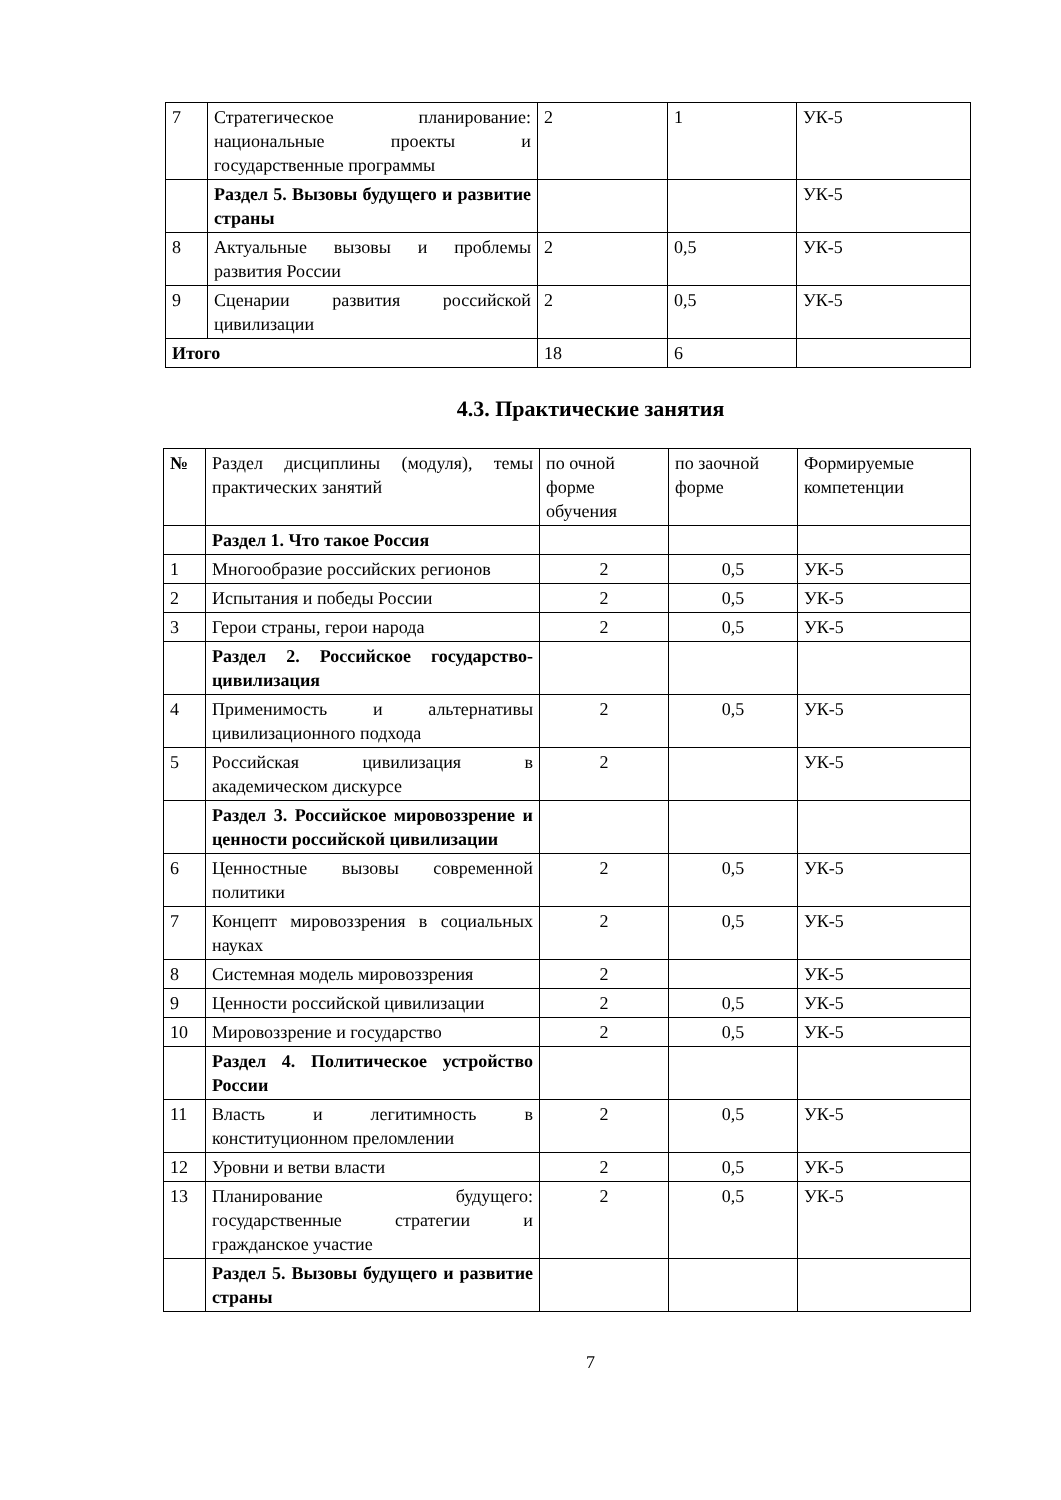| 7 | Стратегическое планирование: национальные проекты и государственные программы | 2 | 1 | УК-5 |
| | Раздел 5. Вызовы будущего и развитие страны | | | УК-5 |
| 8 | Актуальные вызовы и проблемы развития России | 2 | 0,5 | УК-5 |
| 9 | Сценарии развития российской цивилизации | 2 | 0,5 | УК-5 |
| Итого | | 18 | 6 | |
4.3. Практические занятия
| № | Раздел дисциплины (модуля), темы практических занятий | по очной форме обучения | по заочной форме | Формируемые компетенции |
| --- | --- | --- | --- | --- |
| | Раздел 1. Что такое Россия | | | |
| 1 | Многообразие российских регионов | 2 | 0,5 | УК-5 |
| 2 | Испытания и победы России | 2 | 0,5 | УК-5 |
| 3 | Герои страны, герои народа | 2 | 0,5 | УК-5 |
| | Раздел 2. Российское государство-цивилизация | | | |
| 4 | Применимость и альтернативы цивилизационного подхода | 2 | 0,5 | УК-5 |
| 5 | Российская цивилизация в академическом дискурсе | 2 | | УК-5 |
| | Раздел 3. Российское мировоззрение и ценности российской цивилизации | | | |
| 6 | Ценностные вызовы современной политики | 2 | 0,5 | УК-5 |
| 7 | Концепт мировоззрения в социальных науках | 2 | 0,5 | УК-5 |
| 8 | Системная модель мировоззрения | 2 | | УК-5 |
| 9 | Ценности российской цивилизации | 2 | 0,5 | УК-5 |
| 10 | Мировоззрение и государство | 2 | 0,5 | УК-5 |
| | Раздел 4. Политическое устройство России | | | |
| 11 | Власть и легитимность в конституционном преломлении | 2 | 0,5 | УК-5 |
| 12 | Уровни и ветви власти | 2 | 0,5 | УК-5 |
| 13 | Планирование будущего: государственные стратегии и гражданское участие | 2 | 0,5 | УК-5 |
| | Раздел 5. Вызовы будущего и развитие страны | | | |
7